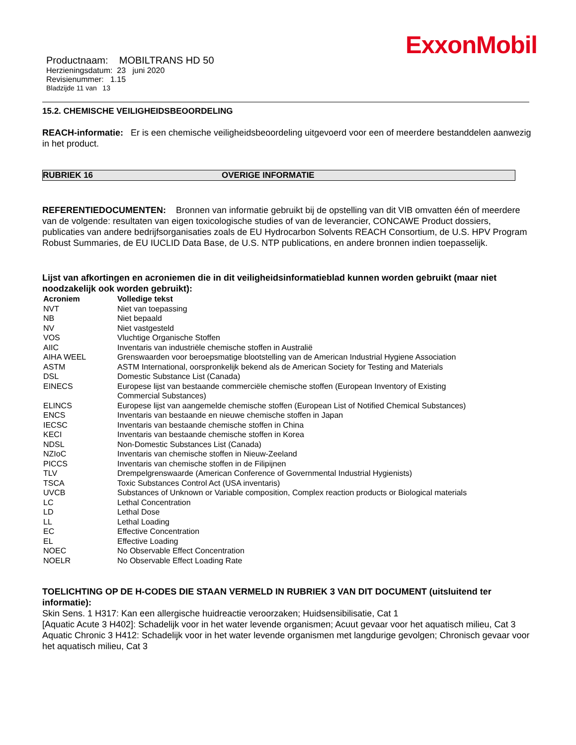ExxonMobil
Productnaam: MOBILTRANS HD 50
Herzieningsdatum: 23 juni 2020
Revisienummer: 1.15
Bladzijde 11 van 13
15.2. CHEMISCHE VEILIGHEIDSBEOORDELING
REACH-informatie: Er is een chemische veiligheidsbeoordeling uitgevoerd voor een of meerdere bestanddelen aanwezig in het product.
RUBRIEK 16 OVERIGE INFORMATIE
REFERENTIEDOCUMENTEN: Bronnen van informatie gebruikt bij de opstelling van dit VIB omvatten één of meerdere van de volgende: resultaten van eigen toxicologische studies of van de leverancier, CONCAWE Product dossiers, publicaties van andere bedrijfsorganisaties zoals de EU Hydrocarbon Solvents REACH Consortium, de U.S. HPV Program Robust Summaries, de EU IUCLID Data Base, de U.S. NTP publications, en andere bronnen indien toepasselijk.
Lijst van afkortingen en acroniemen die in dit veiligheidsinformatieblad kunnen worden gebruikt (maar niet noodzakelijk ook worden gebruikt):
| Acroniem | Volledige tekst |
| --- | --- |
| NVT | Niet van toepassing |
| NB | Niet bepaald |
| NV | Niet vastgesteld |
| VOS | Vluchtige Organische Stoffen |
| AIIC | Inventaris van industriële chemische stoffen in Australië |
| AIHA WEEL | Grenswaarden voor beroepsmatige blootstelling van de American Industrial Hygiene Association |
| ASTM | ASTM International, oorspronkelijk bekend als de American Society for Testing and Materials |
| DSL | Domestic Substance List (Canada) |
| EINECS | Europese lijst van bestaande commerciële chemische stoffen (European Inventory of Existing Commercial Substances) |
| ELINCS | Europese lijst van aangemelde chemische stoffen (European List of Notified Chemical Substances) |
| ENCS | Inventaris van bestaande en nieuwe chemische stoffen in Japan |
| IECSC | Inventaris van bestaande chemische stoffen in China |
| KECI | Inventaris van bestaande chemische stoffen in Korea |
| NDSL | Non-Domestic Substances List (Canada) |
| NZIoC | Inventaris van chemische stoffen in Nieuw-Zeeland |
| PICCS | Inventaris van chemische stoffen in de Filipijnen |
| TLV | Drempelgrenswaarde (American Conference of Governmental Industrial Hygienists) |
| TSCA | Toxic Substances Control Act (USA inventaris) |
| UVCB | Substances of Unknown or Variable composition, Complex reaction products or Biological materials |
| LC | Lethal Concentration |
| LD | Lethal Dose |
| LL | Lethal Loading |
| EC | Effective Concentration |
| EL | Effective Loading |
| NOEC | No Observable Effect Concentration |
| NOELR | No Observable Effect Loading Rate |
TOELICHTING OP DE H-CODES DIE STAAN VERMELD IN RUBRIEK 3 VAN DIT DOCUMENT (uitsluitend ter informatie):
Skin Sens. 1 H317: Kan een allergische huidreactie veroorzaken; Huidsensibilisatie, Cat 1
[Aquatic Acute 3 H402]: Schadelijk voor in het water levende organismen; Acuut gevaar voor het aquatisch milieu, Cat 3
Aquatic Chronic 3 H412: Schadelijk voor in het water levende organismen met langdurige gevolgen; Chronisch gevaar voor het aquatisch milieu, Cat 3